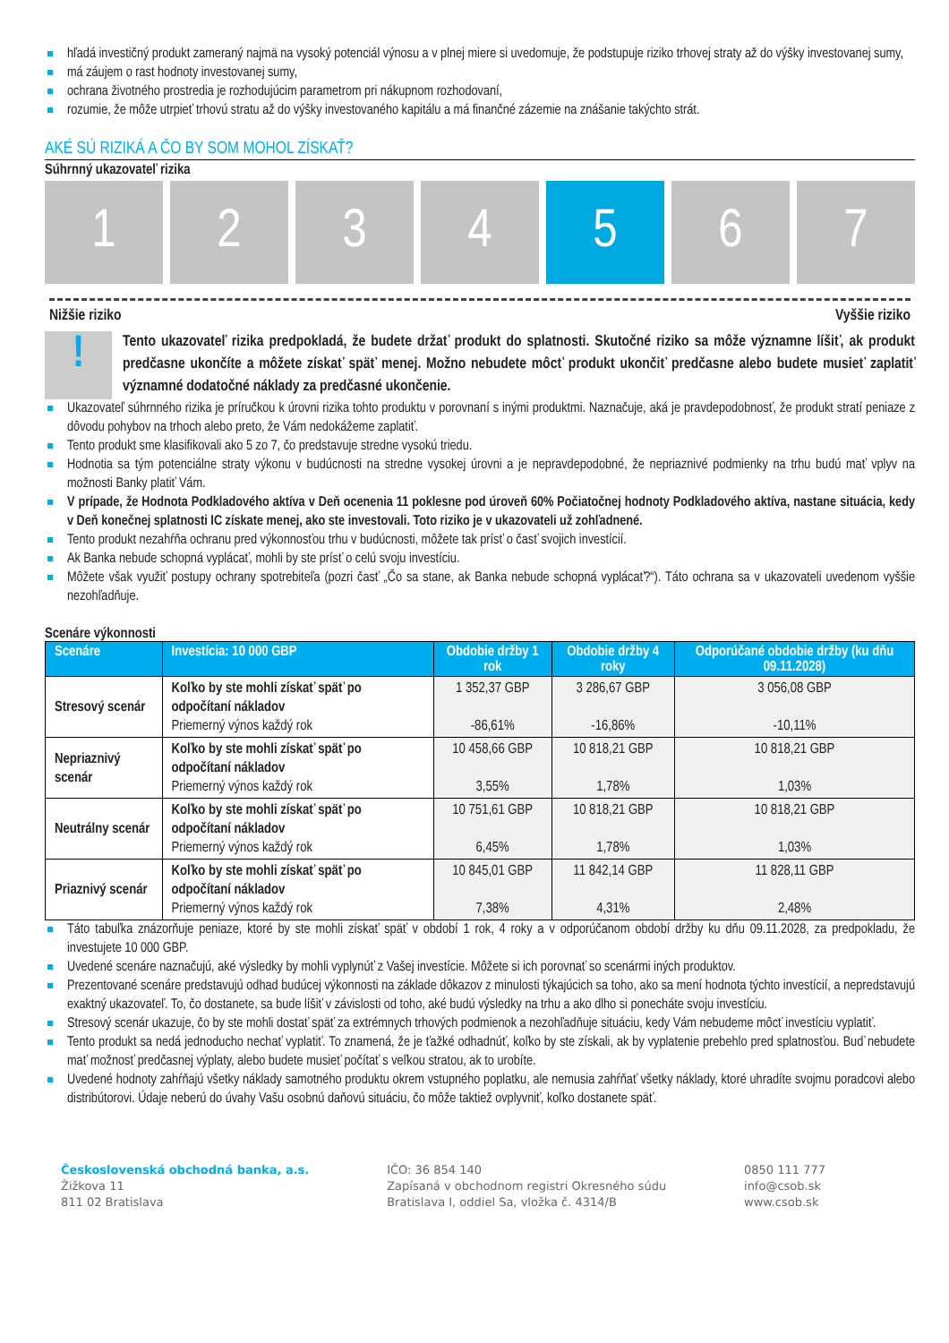hľadá investičný produkt zameraný najmä na vysoký potenciál výnosu a v plnej miere si uvedomuje, že podstupuje riziko trhovej straty až do výšky investovanej sumy,
má záujem o rast hodnoty investovanej sumy,
ochrana životného prostredia je rozhodujúcim parametrom pri nákupnom rozhodovaní,
rozumie, že môže utrpieť trhovú stratu až do výšky investovaného kapitálu a má finančné zázemie na znášanie takýchto strát.
AKÉ SÚ RIZIKÁ A ČO BY SOM MOHOL ZÍSKAŤ?
Súhrnný ukazovateľ rizika
1 2 3 4 5 6 7
Nižšie riziko Vyššie riziko
!
Tento ukazovateľ rizika predpokladá, že budete držať produkt do splatnosti. Skutočné riziko sa môže významne líšiť, ak produkt predčasne ukončíte a môžete získať späť menej. Možno nebudete môcť produkt ukončiť predčasne alebo budete musieť zaplatiť významné dodatočné náklady za predčasné ukončenie.
Ukazovateľ súhrnného rizika je príručkou k úrovni rizika tohto produktu v porovnaní s inými produktmi. Naznačuje, aká je pravdepodobnosť, že produkt stratí peniaze z dôvodu pohybov na trhoch alebo preto, že Vám nedokážeme zaplatiť.
Tento produkt sme klasifikovali ako 5 zo 7, čo predstavuje stredne vysokú triedu.
Hodnotia sa tým potenciálne straty výkonu v budúcnosti na stredne vysokej úrovni a je nepravdepodobné, že nepriaznivé podmienky na trhu budú mať vplyv na možnosti Banky platiť Vám.
V prípade, že Hodnota Podkladového aktíva v Deň ocenenia 11 poklesne pod úroveň 60% Počiatočnej hodnoty Podkladového aktíva, nastane situácia, kedy v Deň konečnej splatnosti IC získate menej, ako ste investovali. Toto riziko je v ukazovateli už zohľadnené.
Tento produkt nezahŕňa ochranu pred výkonnosťou trhu v budúcnosti, môžete tak prísť o časť svojich investícií.
Ak Banka nebude schopná vyplácať, mohli by ste prísť o celú svoju investíciu.
Môžete však využiť postupy ochrany spotrebiteľa (pozri časť „Čo sa stane, ak Banka nebude schopná vyplácať?“). Táto ochrana sa v ukazovateli uvedenom vyššie nezohľadňuje.
Scenáre výkonnosti
| Scenáre | Investícia: 10 000 GBP | Obdobie držby 1 rok | Obdobie držby 4 roky | Odporúčané obdobie držby (ku dňu 09.11.2028) |
| --- | --- | --- | --- | --- |
| Stresový scenár | Koľko by ste mohli získať späť po odpočítaní nákladov Priemerný výnos každý rok | 1 352,37 GBP -86,61% | 3 286,67 GBP -16,86% | 3 056,08 GBP -10,11% |
| Nepriaznivý scenár | Koľko by ste mohli získať späť po odpočítaní nákladov Priemerný výnos každý rok | 10 458,66 GBP 3,55% | 10 818,21 GBP 1,78% | 10 818,21 GBP 1,03% |
| Neutrálny scenár | Koľko by ste mohli získať späť po odpočítaní nákladov Priemerný výnos každý rok | 10 751,61 GBP 6,45% | 10 818,21 GBP 1,78% | 10 818,21 GBP 1,03% |
| Priaznivý scenár | Koľko by ste mohli získať späť po odpočítaní nákladov Priemerný výnos každý rok | 10 845,01 GBP 7,38% | 11 842,14 GBP 4,31% | 11 828,11 GBP 2,48% |
Táto tabuľka znázorňuje peniaze, ktoré by ste mohli získať späť v období 1 rok, 4 roky a v odporúčanom období držby ku dňu 09.11.2028, za predpokladu, že investujete 10 000 GBP.
Uvedené scenáre naznačujú, aké výsledky by mohli vyplynúť z Vašej investície. Môžete si ich porovnať so scenármi iných produktov.
Prezentované scenáre predstavujú odhad budúcej výkonnosti na základe dôkazov z minulosti týkajúcich sa toho, ako sa mení hodnota týchto investícií, a nepredstavujú exaktný ukazovateľ. To, čo dostanete, sa bude líšiť v závislosti od toho, aké budú výsledky na trhu a ako dlho si ponecháte svoju investíciu.
Stresový scenár ukazuje, čo by ste mohli dostať späť za extrémnych trhových podmienok a nezohľadňuje situáciu, kedy Vám nebudeme môcť investíciu vyplatiť.
Tento produkt sa nedá jednoducho nechať vyplatiť. To znamená, že je ťažké odhadnúť, koľko by ste získali, ak by vyplatenie prebehlo pred splatnosťou. Buď nebudete mať možnosť predčasnej výplaty, alebo budete musieť počítať s veľkou stratou, ak to urobíte.
Uvedené hodnoty zahŕňajú všetky náklady samotného produktu okrem vstupného poplatku, ale nemusia zahŕňať všetky náklady, ktoré uhradíte svojmu poradcovi alebo distribútorovi. Údaje neberú do úvahy Vašu osobnú daňovú situáciu, čo môže taktiež ovplyvniť, koľko dostanete späť.
Československá obchodná banka, a.s.
Žižkova 11
811 02 Bratislava
IČO: 36 854 140
Zapísaná v obchodnom registri Okresného súdu
Bratislava I, oddiel Sa, vložka č. 4314/B
0850 111 777
info@csob.sk
www.csob.sk